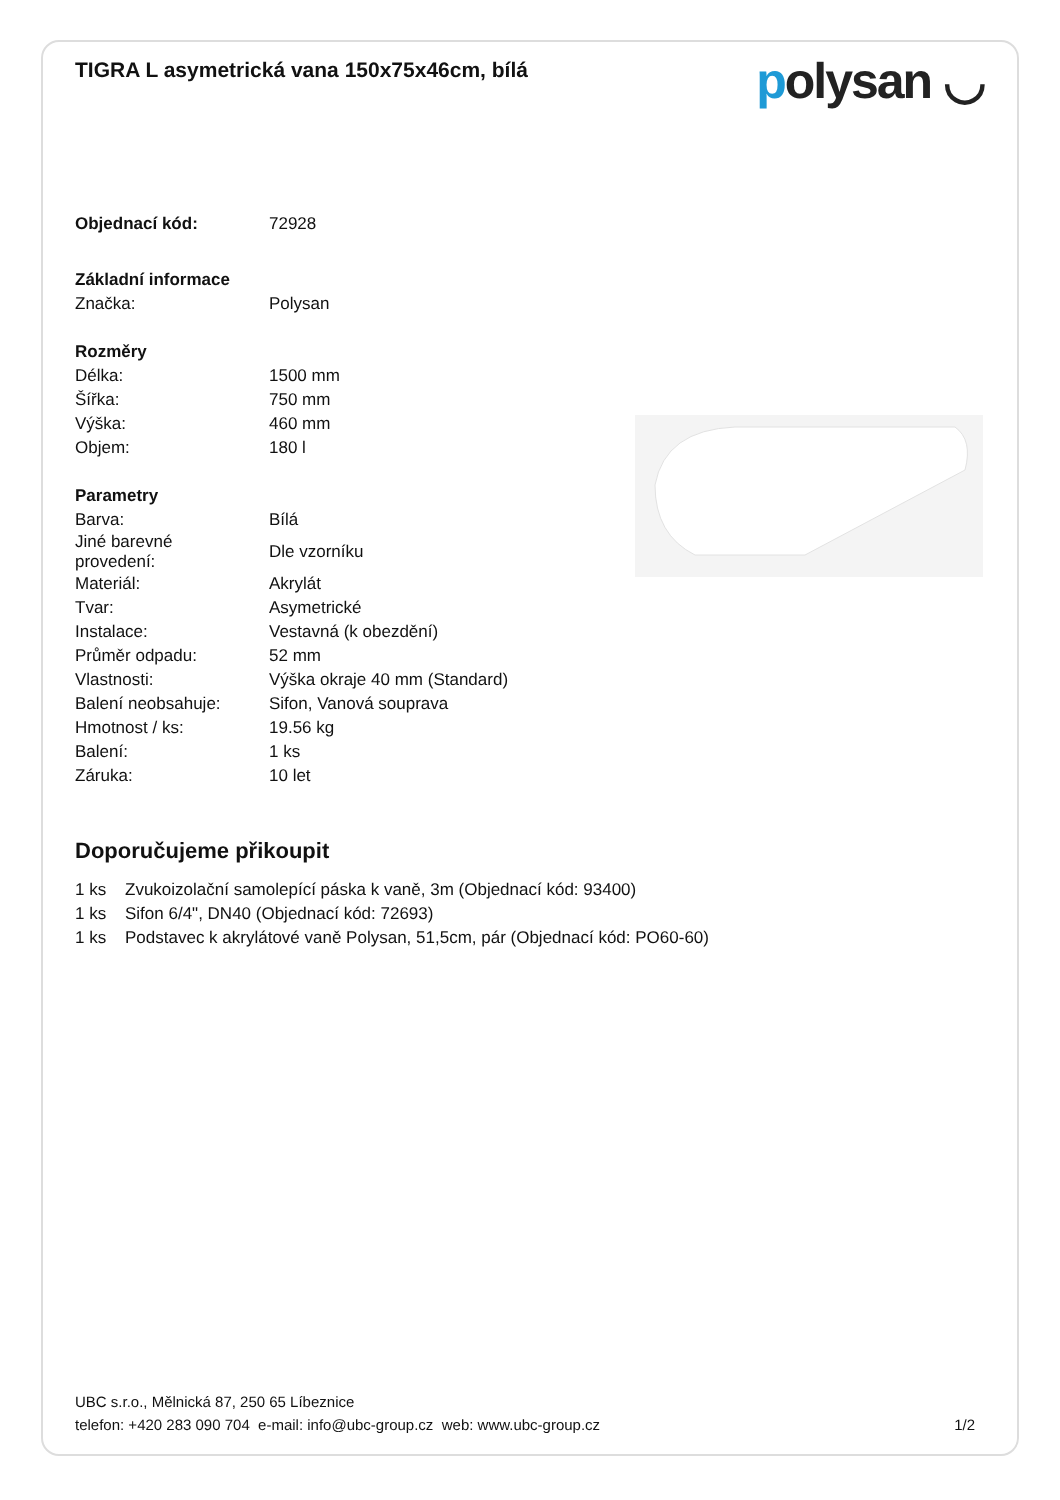TIGRA L asymetrická vana 150x75x46cm, bílá
polysan ◡
| Objednací kód: | 72928 |
| Základní informace | |
| Značka: | Polysan |
| Rozměry | |
| Délka: | 1500 mm |
| Šířka: | 750 mm |
| Výška: | 460 mm |
| Objem: | 180 l |
| Parametry | |
| Barva: | Bílá |
| Jiné barevné provedení: | Dle vzorníku |
| Materiál: | Akrylát |
| Tvar: | Asymetrické |
| Instalace: | Vestavná (k obezdění) |
| Průměr odpadu: | 52 mm |
| Vlastnosti: | Výška okraje 40 mm (Standard) |
| Balení neobsahuje: | Sifon, Vanová souprava |
| Hmotnost / ks: | 19.56 kg |
| Balení: | 1 ks |
| Záruka: | 10 let |
Doporučujeme přikoupit
| 1 ks | Zvukoizolační samolepící páska k vaně, 3m (Objednací kód: 93400) |
| 1 ks | Sifon 6/4", DN40 (Objednací kód: 72693) |
| 1 ks | Podstavec k akrylátové vaně Polysan, 51,5cm, pár (Objednací kód: PO60-60) |
UBC s.r.o., Mělnická 87, 250 65 Líbeznice
telefon: +420 283 090 704 e-mail: info@ubc-group.cz web: www.ubc-group.cz 1/2